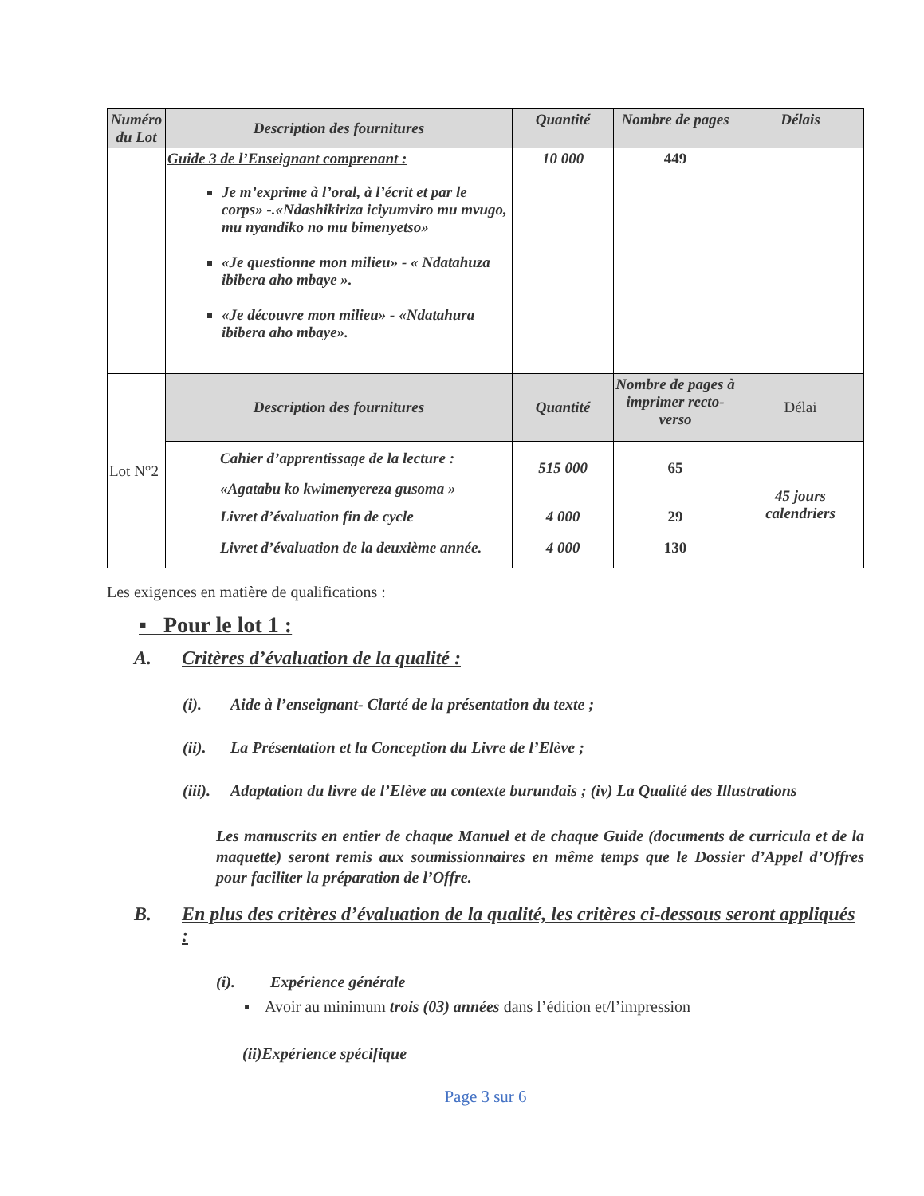| Numéro du Lot | Description des fournitures | Quantité | Nombre de pages | Délais |
| --- | --- | --- | --- | --- |
| | Guide 3 de l’Enseignant comprenant : Je m’exprime à l’oral, à l’écrit et par le corps» -.«Ndashikiriza iciyumviro mu mvugo, mu nyandiko no mu bimenyetso» «Je questionne mon milieu» - « Ndatahuza ibibera aho mbaye ». «Je découvre mon milieu» - «Ndatahura ibibera aho mbaye». | 10 000 | 449 | |
| Lot N°2 | Description des fournitures | Quantité | Nombre de pages à imprimer recto-verso | Délai |
| | Cahier d’apprentissage de la lecture : «Agatabu ko kwimenyereza gusoma » | 515 000 | 65 | 45 jours calendriers |
| | Livret d’évaluation fin de cycle | 4 000 | 29 | |
| | Livret d’évaluation de la deuxième année. | 4 000 | 130 | |
Les exigences en matière de qualifications :
▪ Pour le lot 1 :
A. Critères d’évaluation de la qualité :
(i). Aide à l’enseignant- Clarté de la présentation du texte ;
(ii). La Présentation et la Conception du Livre de l’Elève ;
(iii). Adaptation du livre de l’Elève au contexte burundais ; (iv) La Qualité des Illustrations
Les manuscrits en entier de chaque Manuel et de chaque Guide (documents de curricula et de la maquette) seront remis aux soumissionnaires en même temps que le Dossier d’Appel d’Offres pour faciliter la préparation de l’Offre.
B. En plus des critères d’évaluation de la qualité, les critères ci-dessous seront appliqués :
(i). Expérience générale
▪ Avoir au minimum trois (03) années dans l’édition et/l’impression
(ii)Expérience spécifique
Page 3 sur 6